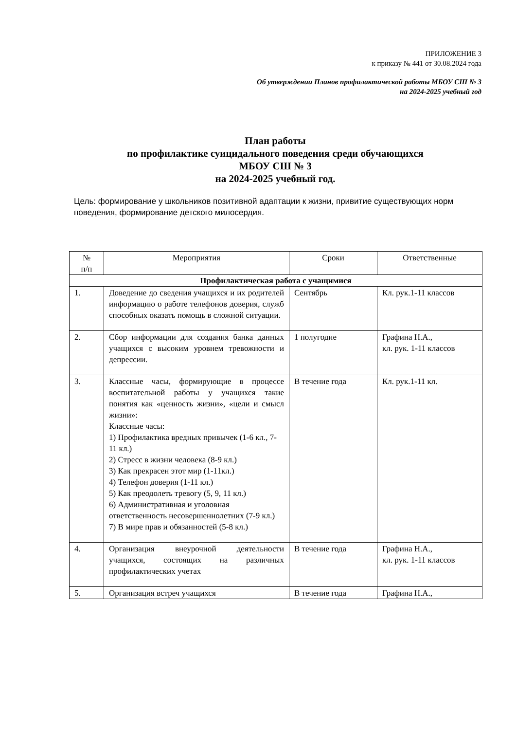ПРИЛОЖЕНИЕ 3
к приказу № 441 от 30.08.2024 года
Об утверждении Планов профилактической работы МБОУ СШ № 3
на 2024-2025 учебный год
План работы
по профилактике суицидального поведения среди обучающихся
МБОУ СШ № 3
на 2024-2025 учебный год.
Цель: формирование у школьников позитивной адаптации к жизни, привитие существующих норм поведения, формирование детского милосердия.
| № п/п | Мероприятия | Сроки | Ответственные |
| --- | --- | --- | --- |
| Профилактическая работа с учащимися | | | |
| 1. | Доведение до сведения учащихся и их родителей информацию о работе телефонов доверия, служб способных оказать помощь в сложной ситуации. | Сентябрь | Кл. рук.1-11 классов |
| 2. | Сбор информации для создания банка данных учащихся с высоким уровнем тревожности и депрессии. | 1 полугодие | Графина Н.А., кл. рук. 1-11 классов |
| 3. | Классные часы, формирующие в процессе воспитательной работы у учащихся такие понятия как «ценность жизни», «цели и смысл жизни»: Классные часы: 1) Профилактика вредных привычек (1-6 кл., 7-11 кл.) 2) Стресс в жизни человека (8-9 кл.) 3) Как прекрасен этот мир (1-11кл.) 4) Телефон доверия (1-11 кл.) 5) Как преодолеть тревогу (5, 9, 11 кл.) 6) Административная и уголовная ответственность несовершеннолетних (7-9 кл.) 7) В мире прав и обязанностей (5-8 кл.) | В течение года | Кл. рук.1-11 кл. |
| 4. | Организация внеурочной деятельности учащихся, состоящих на различных профилактических учетах | В течение года | Графина Н.А., кл. рук. 1-11 классов |
| 5. | Организация встреч учащихся | В течение года | Графина Н.А., |